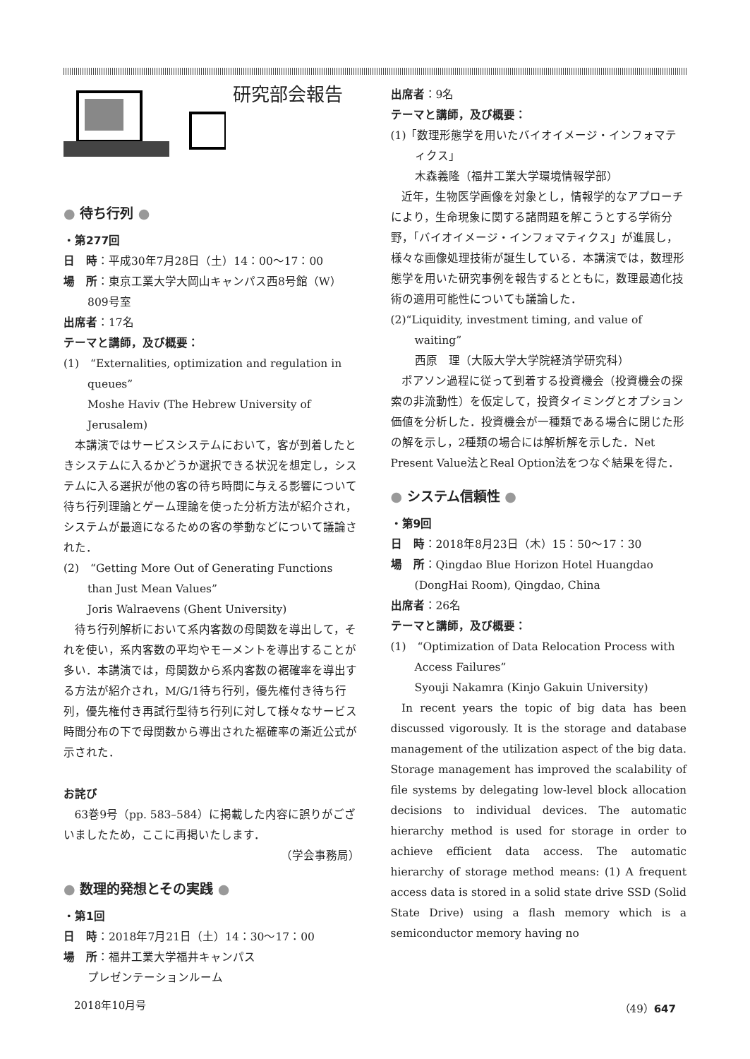研究部会報告
● 待ち行列 ●
・第277回
日　時：平成30年7月28日（土）14：00〜17：00
場　所：東京工業大学大岡山キャンパス西8号館（W）809号室
出席者：17名
テーマと講師，及び概要：
(1)　“Externalities, optimization and regulation in queues”
Moshe Haviv (The Hebrew University of Jerusalem)
本講演ではサービスシステムにおいて，客が到着したときシステムに入るかどうか選択できる状況を想定し，システムに入る選択が他の客の待ち時間に与える影響について待ち行列理論とゲーム理論を使った分析方法が紹介され，システムが最適になるための客の挙動などについて議論された．
(2)　“Getting More Out of Generating Functions than Just Mean Values”
Joris Walraevens (Ghent University)
待ち行列解析において系内客数の母関数を導出して，それを使い，系内客数の平均やモーメントを導出することが多い．本講演では，母関数から系内客数の裾確率を導出する方法が紹介され，M/G/1待ち行列，優先権付き待ち行列，優先権付き再試行型待ち行列に対して様々なサービス時間分布の下で母関数から導出された裾確率の漸近公式が示された．
お詫び
63巻9号（pp. 583–584）に掲載した内容に誤りがございましたため，ここに再掲いたします．
（学会事務局）
● 数理的発想とその実践 ●
・第1回
日　時：2018年7月21日（土）14：30〜17：00
場　所：福井工業大学福井キャンパス
プレゼンテーションルーム
出席者：9名
テーマと講師，及び概要：
(1)「数理形態学を用いたバイオイメージ・インフォマティクス」
木森義隆（福井工業大学環境情報学部）
近年，生物医学画像を対象とし，情報学的なアプローチにより，生命現象に関する諸問題を解こうとする学術分野，「バイオイメージ・インフォマティクス」が進展し，様々な画像処理技術が誕生している．本講演では，数理形態学を用いた研究事例を報告するとともに，数理最適化技術の適用可能性についても議論した．
(2)“Liquidity, investment timing, and value of waiting”
西原　理（大阪大学大学院経済学研究科）
ポアソン過程に従って到着する投資機会（投資機会の探索の非流動性）を仮定して，投資タイミングとオプション価値を分析した．投資機会が一種類である場合に閉じた形の解を示し，2種類の場合には解析解を示した．Net Present Value法とReal Option法をつなぐ結果を得た．
● システム信頼性 ●
・第9回
日　時：2018年8月23日（木）15：50〜17：30
場　所：Qingdao Blue Horizon Hotel Huangdao (DongHai Room), Qingdao, China
出席者：26名
テーマと講師，及び概要：
(1)　“Optimization of Data Relocation Process with Access Failures”
Syouji Nakamra (Kinjo Gakuin University)
In recent years the topic of big data has been discussed vigorously. It is the storage and database management of the utilization aspect of the big data. Storage management has improved the scalability of file systems by delegating low-level block allocation decisions to individual devices. The automatic hierarchy method is used for storage in order to achieve efficient data access. The automatic hierarchy of storage method means: (1) A frequent access data is stored in a solid state drive SSD (Solid State Drive) using a flash memory which is a semiconductor memory having no
2018年10月号 （49）647